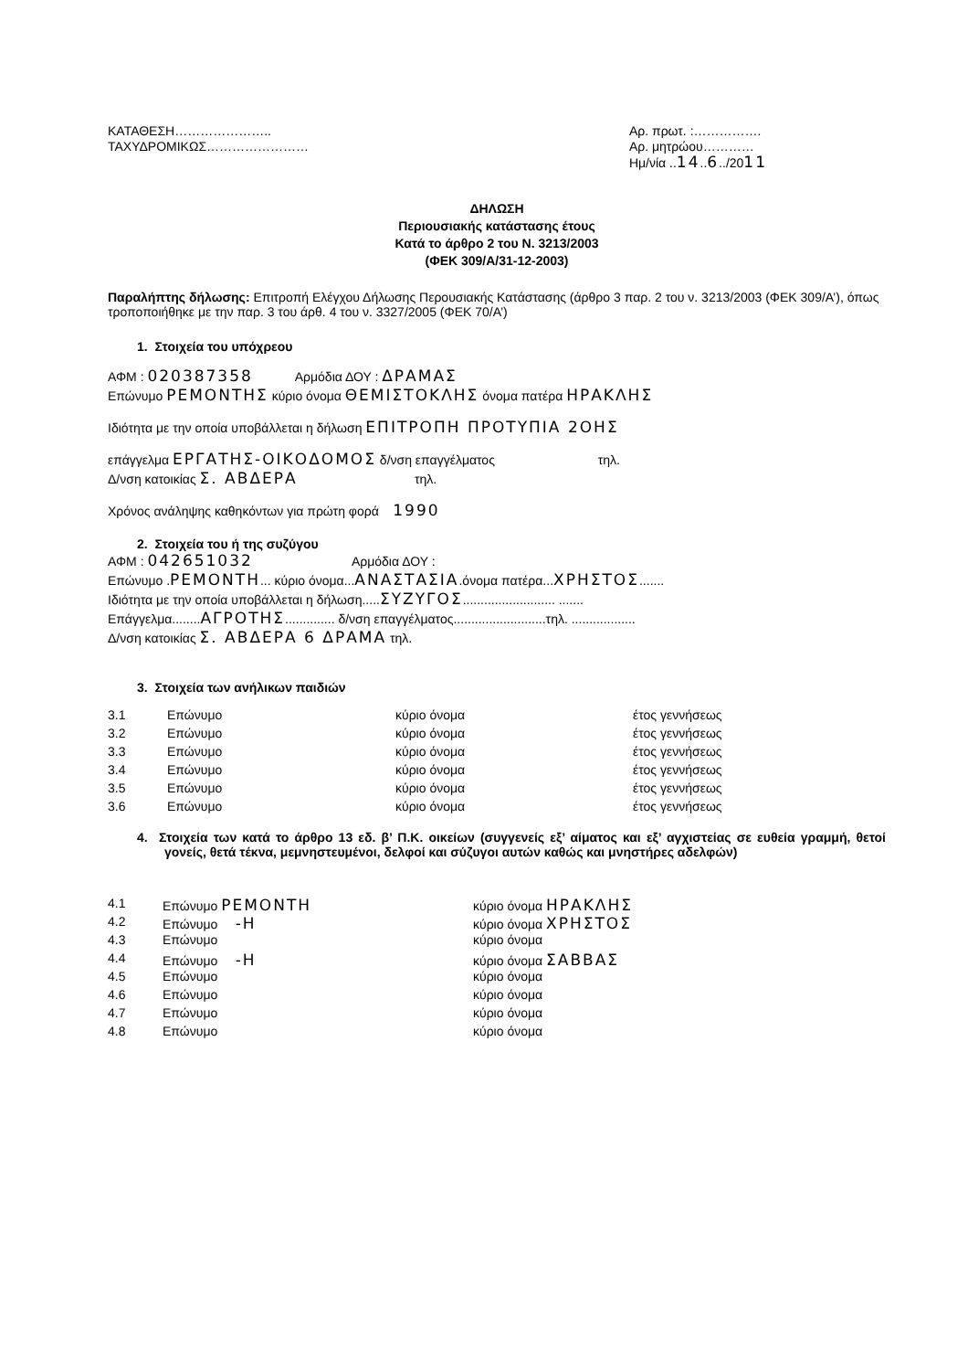ΚΑΤΑΘΕΣΗ…………………..
ΤΑΧΥΔΡΟΜΙΚΩΣ……………………
Αρ. πρωτ. :…………….
Αρ. μητρώου…………
Ημ/νία ..14..6../2011
ΔΗΛΩΣΗ
Περιουσιακής κατάστασης έτους
Κατά το άρθρο 2 του Ν. 3213/2003
(ΦΕΚ 309/Α/31-12-2003)
Παραλήπτης δήλωσης: Επιτροπή Ελέγχου Δήλωσης Περουσιακής Κατάστασης (άρθρο 3 παρ. 2 του ν. 3213/2003 (ΦΕΚ 309/Α’), όπως τροποποιήθηκε με την παρ. 3 του άρθ. 4 του ν. 3327/2005 (ΦΕΚ 70/Α’)
1. Στοιχεία του υπόχρεου
ΑΦΜ : 020387358 Αρμόδια ΔΟΥ : ΔΡΑΜΑΣ
Επώνυμο ΡΕΜΟΝΤΗΣ κύριο όνομα ΘΕΜΙΣΤΟΚΛΗΣ όνομα πατέρα ΗΡΑΚΛΗΣ
Ιδιότητα με την οποία υποβάλλεται η δήλωση ΕΠΙΤΡΟΠΗ ΠΡΟΤΥΠΙΑ 2ΟΗΣ
επάγγελμα ΕΡΓΑΤΗΣ-ΟΙΚΟΔΟΜΟΣ δ/νση επαγγέλματος τηλ.
Δ/νση κατοικίας Σ. ΑΒΔΕΡΑ τηλ.
Χρόνος ανάληψης καθηκόντων για πρώτη φορά 1990
2. Στοιχεία του ή της συζύγου
ΑΦΜ : 042651032 Αρμόδια ΔΟΥ :
Επώνυμο .ΡΕΜΟΝΤΗ... κύριο όνομα...ΑΝΑΣΤΑΣΙΑ.όνομα πατέρα...ΧΡΗΣΤΟΣ.......
Ιδιότητα με την οποία υποβάλλεται η δήλωση.....ΣΥΖΥΓΟΣ.......................... .......
Επάγγελμα........ΑΓΡΟΤΗΣ.............. δ/νση επαγγέλματος..........................τηλ. ..................
Δ/νση κατοικίας Σ. ΑΒΔΕΡΑ 6 ΔΡΑΜΑ τηλ.
3. Στοιχεία των ανήλικων παιδιών
| 3.1 | Επώνυμο | κύριο όνομα | έτος γεννήσεως |
| 3.2 | Επώνυμο | κύριο όνομα | έτος γεννήσεως |
| 3.3 | Επώνυμο | κύριο όνομα | έτος γεννήσεως |
| 3.4 | Επώνυμο | κύριο όνομα | έτος γεννήσεως |
| 3.5 | Επώνυμο | κύριο όνομα | έτος γεννήσεως |
| 3.6 | Επώνυμο | κύριο όνομα | έτος γεννήσεως |
4. Στοιχεία των κατά το άρθρο 13 εδ. β’ Π.Κ. οικείων (συγγενείς εξ’ αίματος και εξ’ αγχιστείας σε ευθεία γραμμή, θετοί γονείς, θετά τέκνα, μεμνηστευμένοι, δελφοί και σύζυγοι αυτών καθώς και μνηστήρες αδελφών)
| 4.1 | Επώνυμο ΡΕΜΟΝΤΗ | κύριο όνομα ΗΡΑΚΛΗΣ |
| 4.2 | Επώνυμο -Η | κύριο όνομα ΧΡΗΣΤΟΣ |
| 4.3 | Επώνυμο | κύριο όνομα |
| 4.4 | Επώνυμο -Η | κύριο όνομα ΣΑΒΒΑΣ |
| 4.5 | Επώνυμο | κύριο όνομα |
| 4.6 | Επώνυμο | κύριο όνομα |
| 4.7 | Επώνυμο | κύριο όνομα |
| 4.8 | Επώνυμο | κύριο όνομα |